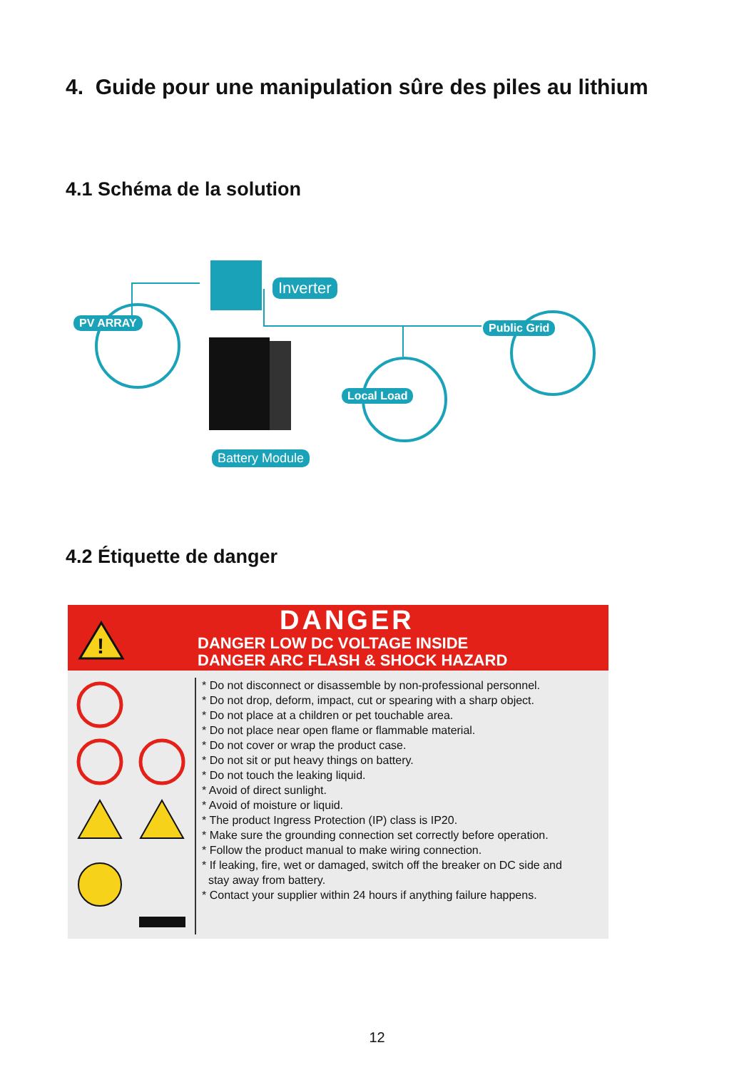4. Guide pour une manipulation sûre des piles au lithium
4.1 Schéma de la solution
Inverter
PV ARRAY Public Grid
Local Load
Battery Module
4.2 Étiquette de danger
!
DANGER
DANGER LOW DC VOLTAGE INSIDE
DANGER ARC FLASH & SHOCK HAZARD
* Do not disconnect or disassemble by non-professional personnel.
* Do not drop, deform, impact, cut or spearing with a sharp object.
* Do not place at a children or pet touchable area.
* Do not place near open flame or flammable material.
* Do not cover or wrap the product case.
* Do not sit or put heavy things on battery.
* Do not touch the leaking liquid.
* Avoid of direct sunlight.
* Avoid of moisture or liquid.
* The product Ingress Protection (IP) class is IP20.
* Make sure the grounding connection set correctly before operation.
* Follow the product manual to make wiring connection.
* If leaking, fire, wet or damaged, switch off the breaker on DC side and
stay away from battery.
* Contact your supplier within 24 hours if anything failure happens.
12